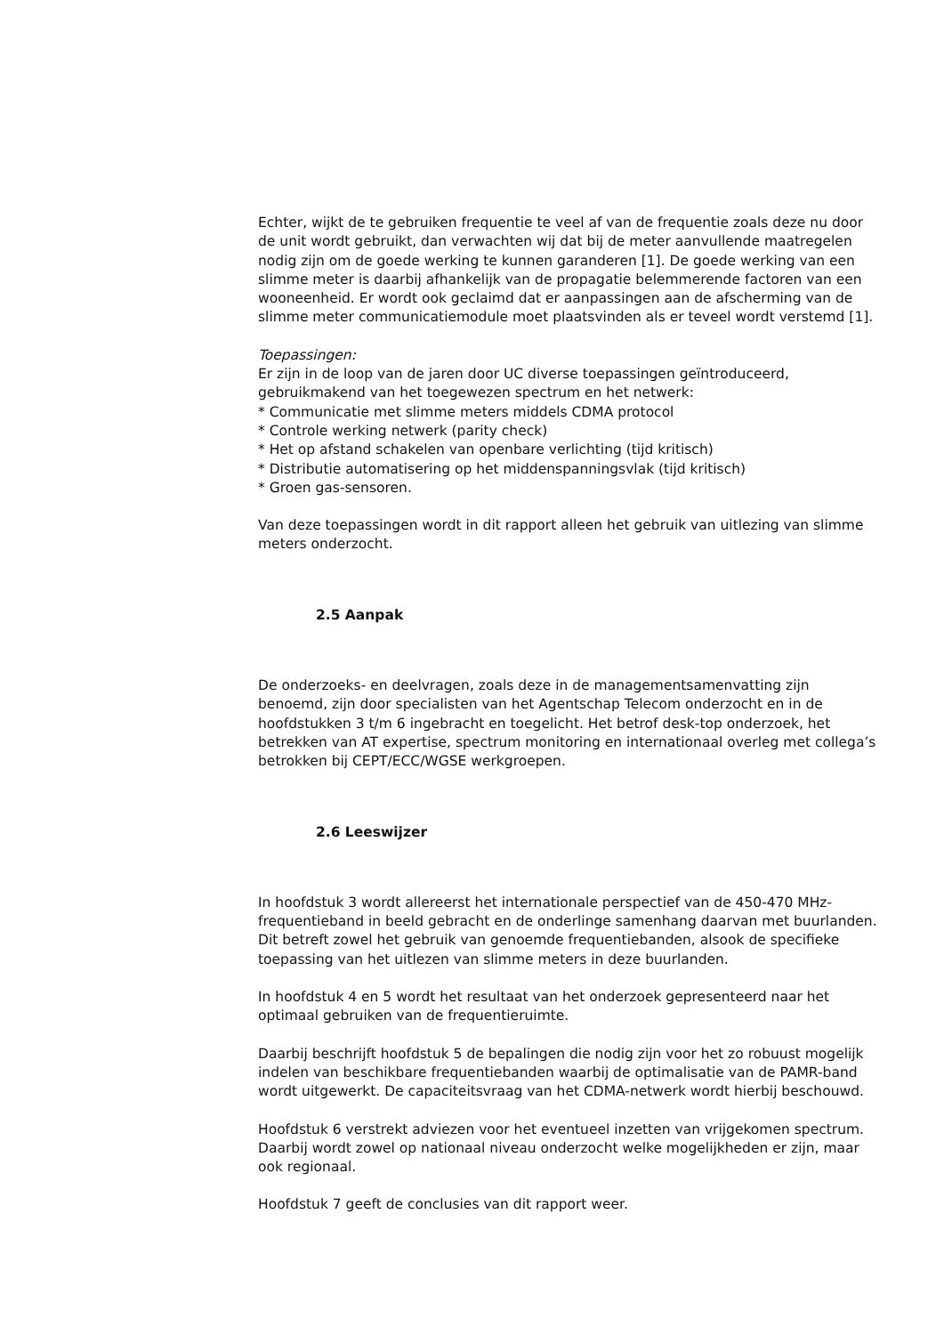Echter, wijkt de te gebruiken frequentie te veel af van de frequentie zoals deze nu door de unit wordt gebruikt, dan verwachten wij dat bij de meter aanvullende maatregelen nodig zijn om de goede werking te kunnen garanderen [1]. De goede werking van een slimme meter is daarbij afhankelijk van de propagatie belemmerende factoren van een wooneenheid. Er wordt ook geclaimd dat er aanpassingen aan de afscherming van de slimme meter communicatiemodule moet plaatsvinden als er teveel wordt verstemd [1].
Toepassingen:
Er zijn in de loop van de jaren door UC diverse toepassingen geïntroduceerd, gebruikmakend van het toegewezen spectrum en het netwerk:
* Communicatie met slimme meters middels CDMA protocol
* Controle werking netwerk (parity check)
* Het op afstand schakelen van openbare verlichting (tijd kritisch)
* Distributie automatisering op het middenspanningsvlak (tijd kritisch)
* Groen gas-sensoren.
Van deze toepassingen wordt in dit rapport alleen het gebruik van uitlezing van slimme meters onderzocht.
2.5 Aanpak
De onderzoeks- en deelvragen, zoals deze in de managementsamenvatting zijn benoemd, zijn door specialisten van het Agentschap Telecom onderzocht en in de hoofdstukken 3 t/m 6 ingebracht en toegelicht. Het betrof desk-top onderzoek, het betrekken van AT expertise, spectrum monitoring en internationaal overleg met collega’s betrokken bij CEPT/ECC/WGSE werkgroepen.
2.6 Leeswijzer
In hoofdstuk 3 wordt allereerst het internationale perspectief van de 450-470 MHz-frequentieband in beeld gebracht en de onderlinge samenhang daarvan met buurlanden. Dit betreft zowel het gebruik van genoemde frequentiebanden, alsook de specifieke toepassing van het uitlezen van slimme meters in deze buurlanden.
In hoofdstuk 4 en 5 wordt het resultaat van het onderzoek gepresenteerd naar het optimaal gebruiken van de frequentieruimte.
Daarbij beschrijft hoofdstuk 5 de bepalingen die nodig zijn voor het zo robuust mogelijk indelen van beschikbare frequentiebanden waarbij de optimalisatie van de PAMR-band wordt uitgewerkt. De capaciteitsvraag van het CDMA-netwerk wordt hierbij beschouwd.
Hoofdstuk 6 verstrekt adviezen voor het eventueel inzetten van vrijgekomen spectrum. Daarbij wordt zowel op nationaal niveau onderzocht welke mogelijkheden er zijn, maar ook regionaal.
Hoofdstuk 7 geeft de conclusies van dit rapport weer.